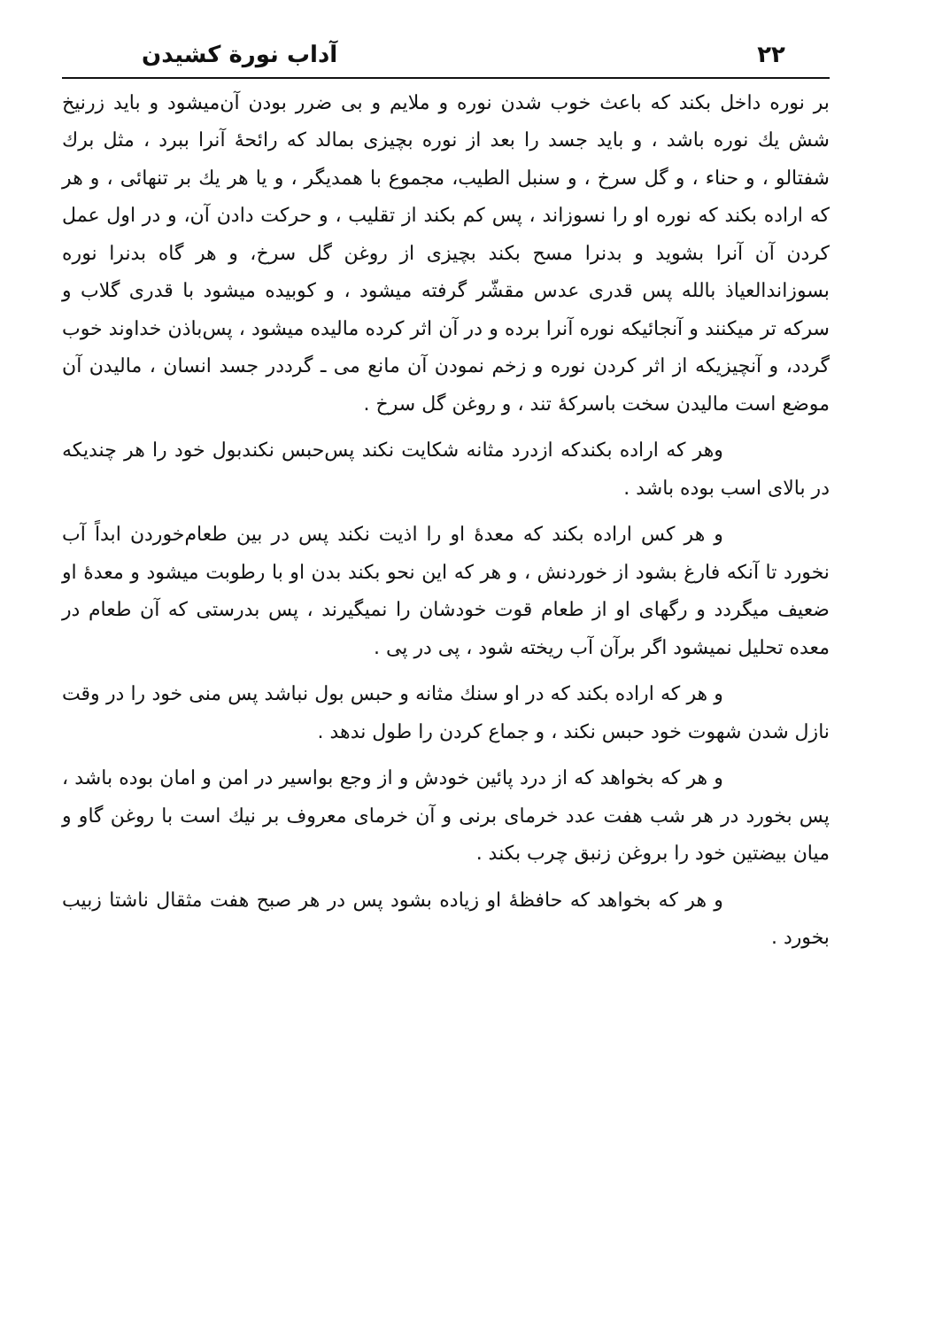٢٢ آداب نورة كشيدن
بر نوره داخل بکند که باعث خوب شدن نوره و ملایم و بی ضرر بودن آن‌میشود و باید زرنیخ شش یك نوره باشد ، و باید جسد را بعد از نوره بچیزی بمالد که رائحهٔ آنرا ببرد ، مثل برك شفتالو ، و حناء ، و گل سرخ ، و سنبل الطیب، مجموع با همدیگر ، و یا هر یك بر تنهائی ، و هر که اراده بکند که نوره او را نسوزاند ، پس کم بکند از تقلیب ، و حرکت دادن آن، و در اول عمل کردن آن آنرا بشوید و بدنرا مسح بکند بچیزی از روغن گل سرخ، و هر گاه بدنرا نوره بسوزاندالعیاذ بالله پس قدری عدس مقشّر گرفته میشود ، و کوبیده میشود با قدری گلاب و سرکه تر میکنند و آنجائیکه نوره آنرا برده و در آن اثر کرده مالیده میشود ، پس‌باذن خداوند خوب گردد، و آنچیزیکه از اثر کردن نوره و زخم نمودن آن مانع می ـ گرددر جسد انسان ، مالیدن آن موضع است مالیدن سخت باسرکهٔ تند ، و روغن گل سرخ .
وهر که اراده بکندکه ازدرد مثانه شکایت نکند پس‌حبس نکندبول خود را هر چندیکه در بالای اسب بوده باشد .
و هر کس اراده بکند که معدهٔ او را اذیت نکند پس در بین طعام‌خوردن ابداً آب نخورد تا آنکه فارغ بشود از خوردنش ، و هر که این نحو بکند بدن او با رطوبت میشود و معدهٔ او ضعیف میگردد و رگهای او از طعام قوت خودشان را نمیگیرند ، پس بدرستی که آن طعام در معده تحلیل نمیشود اگر برآن آب ریخته شود ، پی در پی .
و هر که اراده بکند که در او سنك مثانه و حبس بول نباشد پس منی خود را در وقت نازل شدن شهوت خود حبس نکند ، و جماع کردن را طول ندهد .
و هر که بخواهد که از درد پائین خودش و از وجع بواسیر در امن و امان بوده باشد ، پس بخورد در هر شب هفت عدد خرمای برنی و آن خرمای معروف بر نیك است با روغن گاو و میان بیضتین خود را بروغن زنبق چرب بکند .
و هر که بخواهد که حافظهٔ او زیاده بشود پس در هر صبح هفت مثقال ناشتا زبیب بخورد .